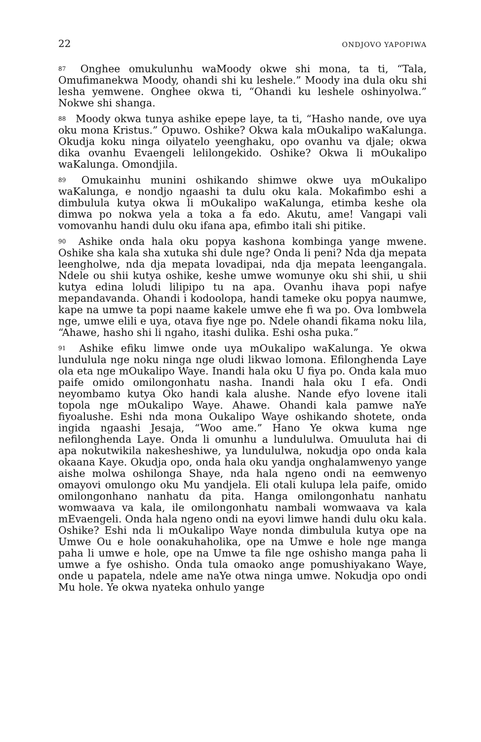22 ONDJOVO YAPOPIWA
<sup>87</sup> Onghee omukulunhu waMoody okwe shi mona, ta ti, “Tala, Omufimanekwa Moody, ohandi shi ku leshele.” Moody ina dula oku shi lesha yemwene. Onghee okwa ti, “Ohandi ku leshele oshinyolwa.” Nokwe shi shanga.
<sup>88</sup> Moody okwa tunya ashike epepe laye, ta ti, “Hasho nande, ove uya oku mona Kristus.” Opuwo. Oshike? Okwa kala mOukalipo waKalunga. Okudja koku ninga oilyatelo yeenghaku, opo ovanhu va djale; okwa dika ovanhu Evaengeli lelilongekido. Oshike? Okwa li mOukalipo waKalunga. Omondjila.
<sup>89</sup> Omukainhu munini oshikando shimwe okwe uya mOukalipo waKalunga, e nondjo ngaashi ta dulu oku kala. Mokafimbo eshi a dimbulula kutya okwa li mOukalipo waKalunga, etimba keshe ola dimwa po nokwa yela a toka a fa edo. Akutu, ame! Vangapi vali vomovanhu handi dulu oku ifana apa, efimbo itali shi pitike.
<sup>90</sup> Ashike onda hala oku popya kashona kombinga yange mwene. Oshike sha kala sha xutuka shi dule nge? Onda li peni? Nda dja mepata leengholwe, nda dja mepata lovadipai, nda dja mepata leengangala. Ndele ou shii kutya oshike, keshe umwe womunye oku shi shii, u shii kutya edina loludi lilipipo tu na apa. Ovanhu ihava popi nafye mepandavanda. Ohandi i kodoolopa, handi tameke oku popya naumwe, kape na umwe ta popi naame kakele umwe ehe fi wa po. Ova lombwela nge, umwe elili e uya, otava fiye nge po. Ndele ohandi fikama noku lila, “Ahawe, hasho shi li ngaho, itashi dulika. Eshi osha puka.”
<sup>91</sup> Ashike efiku limwe onde uya mOukalipo waKalunga. Ye okwa lundulula nge noku ninga nge oludi likwao lomona. Efilonghenda Laye ola eta nge mOukalipo Waye. Inandi hala oku U fiya po. Onda kala muo paife omido omilongonhatu nasha. Inandi hala oku I efa. Ondi neyombamo kutya Oko handi kala alushe. Nande efyo lovene itali topola nge mOukalipo Waye. Ahawe. Ohandi kala pamwe naYe fiyoalushe. Eshi nda mona Oukalipo Waye oshikando shotete, onda ingida ngaashi Jesaja, “Woo ame.” Hano Ye okwa kuma nge nefilonghenda Laye. Onda li omunhu a lundululwa. Omuuluta hai di apa nokutwikila nakesheshiwe, ya lundululwa, nokudja opo onda kala okaana Kaye. Okudja opo, onda hala oku yandja onghalamwenyo yange aishe molwa oshilonga Shaye, nda hala ngeno ondi na eemwenyo omayovi omulongo oku Mu yandjela. Eli otali kulupa lela paife, omido omilongonhano nanhatu da pita. Hanga omilongonhatu nanhatu womwaava va kala, ile omilongonhatu nambali womwaava va kala mEvaengeli. Onda hala ngeno ondi na eyovi limwe handi dulu oku kala. Oshike? Eshi nda li mOukalipo Waye nonda dimbulula kutya ope na Umwe Ou e hole oonakuhaholika, ope na Umwe e hole nge manga paha li umwe e hole, ope na Umwe ta file nge oshisho manga paha li umwe a fye oshisho. Onda tula omaoko ange pomushiyakano Waye, onde u papatela, ndele ame naYe otwa ninga umwe. Nokudja opo ondi Mu hole. Ye okwa nyateka onhulo yange